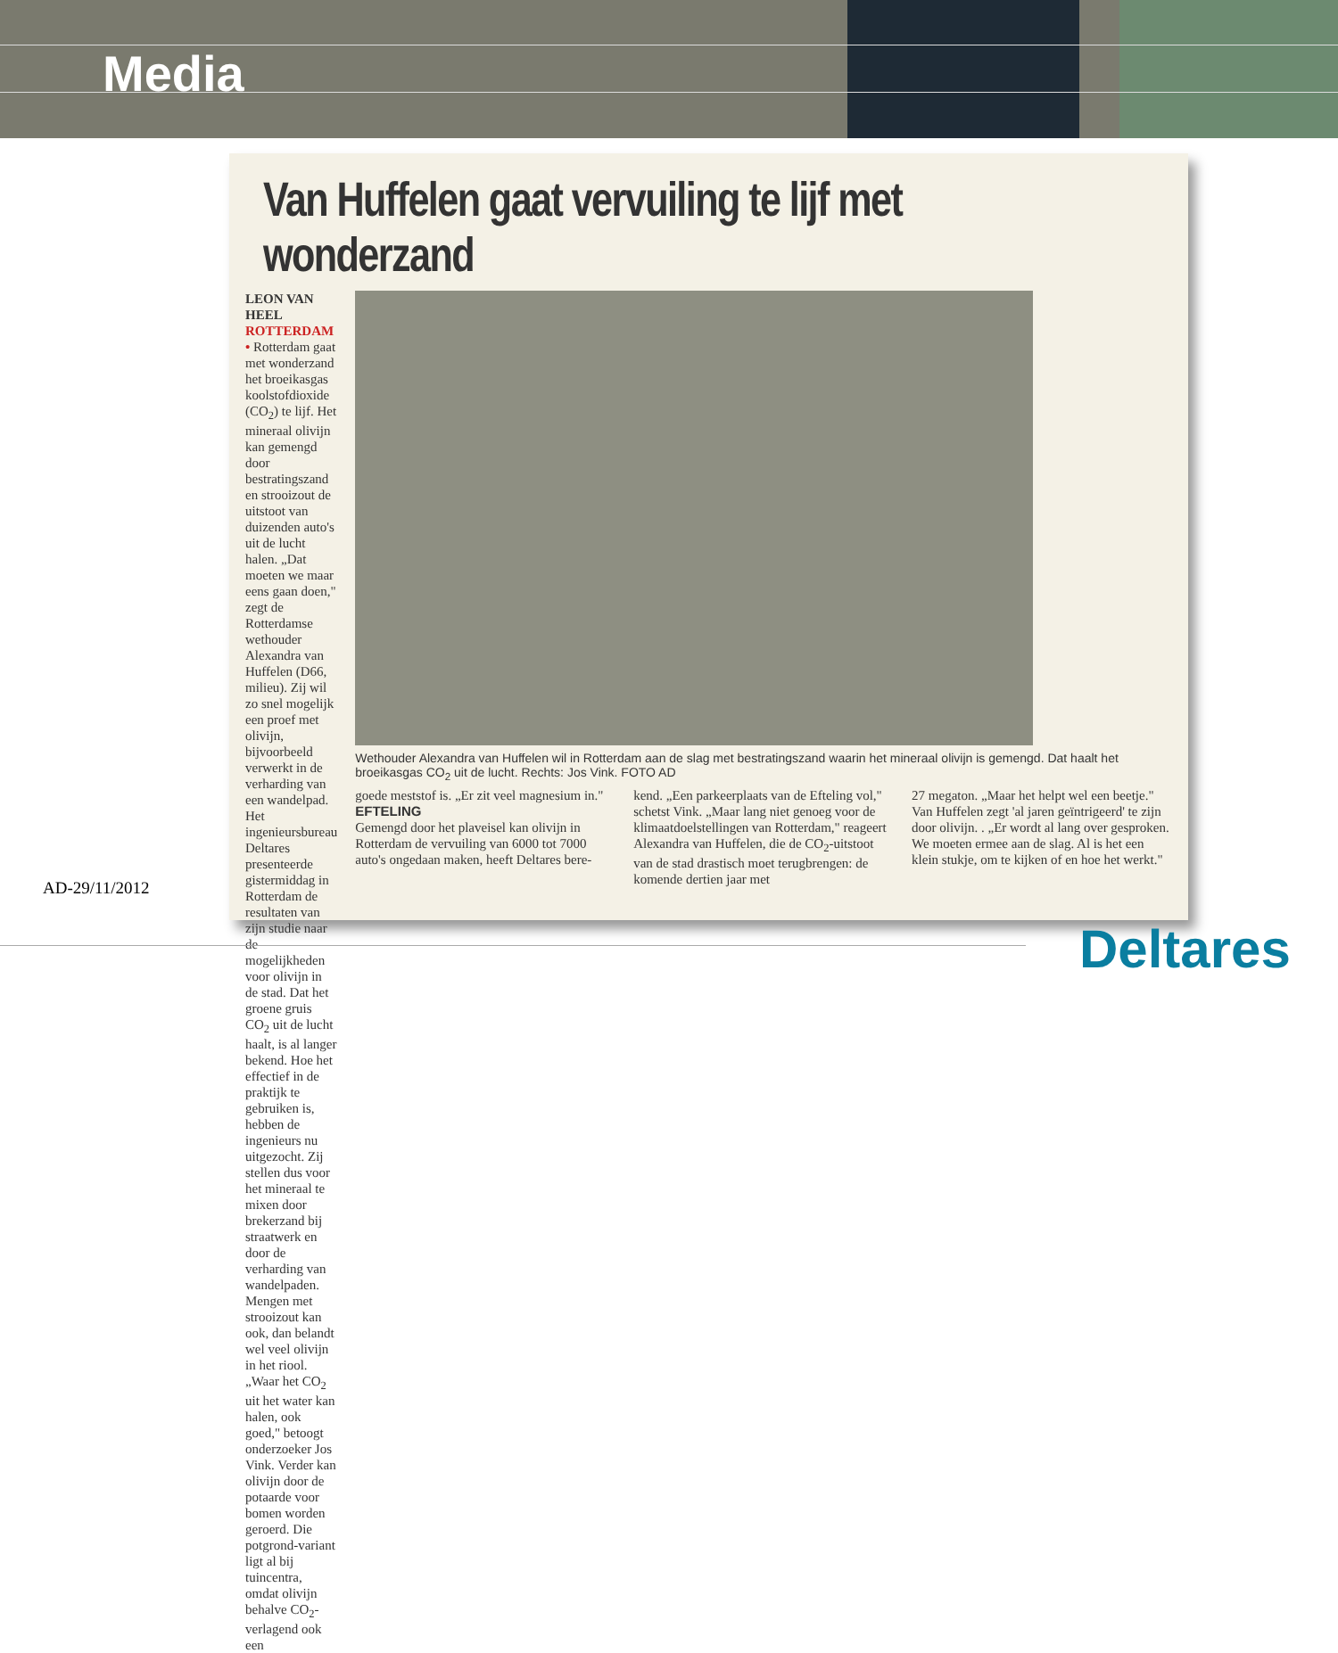Media
Van Huffelen gaat vervuiling te lijf met wonderzand
LEON VAN HEEL
ROTTERDAM • Rotterdam gaat met wonderzand het broeikasgas koolstofdioxide (CO<sub>2</sub>) te lijf. Het mineraal olivijn kan gemengd door bestratingszand en strooizout de uitstoot van duizenden auto's uit de lucht halen. „Dat moeten we maar eens gaan doen," zegt de Rotterdamse wethouder Alexandra van Huffelen (D66, milieu). Zij wil zo snel mogelijk een proef met olivijn, bijvoorbeeld verwerkt in de verharding van een wandelpad. Het ingenieursbureau Deltares presenteerde gistermiddag in Rotterdam de resultaten van zijn studie naar de mogelijkheden voor olivijn in de stad. Dat het groene gruis CO<sub>2</sub> uit de lucht haalt, is al langer bekend. Hoe het effectief in de praktijk te gebruiken is, hebben de ingenieurs nu uitgezocht. Zij stellen dus voor het mineraal te mixen door brekerzand bij straatwerk en door de verharding van wandelpaden. Mengen met strooizout kan ook, dan belandt wel veel olivijn in het riool. „Waar het CO<sub>2</sub> uit het water kan halen, ook goed," betoogt onderzoeker Jos Vink. Verder kan olivijn door de potaarde voor bomen worden geroerd. Die potgrond-variant ligt al bij tuincentra, omdat olivijn behalve CO<sub>2</sub>-verlagend ook een
Wethouder Alexandra van Huffelen wil in Rotterdam aan de slag met bestratingszand waarin het mineraal olivijn is gemengd. Dat haalt het broeikasgas CO<sub>2</sub> uit de lucht. Rechts: Jos Vink. FOTO AD
goede meststof is. „Er zit veel magnesium in."
EFTELING
Gemengd door het plaveisel kan olivijn in Rotterdam de vervuiling van 6000 tot 7000 auto's ongedaan maken, heeft Deltares bere-
kend. „Een parkeerplaats van de Efteling vol," schetst Vink. „Maar lang niet genoeg voor de klimaatdoelstellingen van Rotterdam," reageert Alexandra van Huffelen, die de CO<sub>2</sub>-uitstoot van de stad drastisch moet terugbrengen: de komende dertien jaar met
27 megaton. „Maar het helpt wel een beetje." Van Huffelen zegt 'al jaren geïntrigeerd' te zijn door olivijn. . „Er wordt al lang over gesproken. We moeten ermee aan de slag. Al is het een klein stukje, om te kijken of en hoe het werkt."
AD-29/11/2012
Deltares